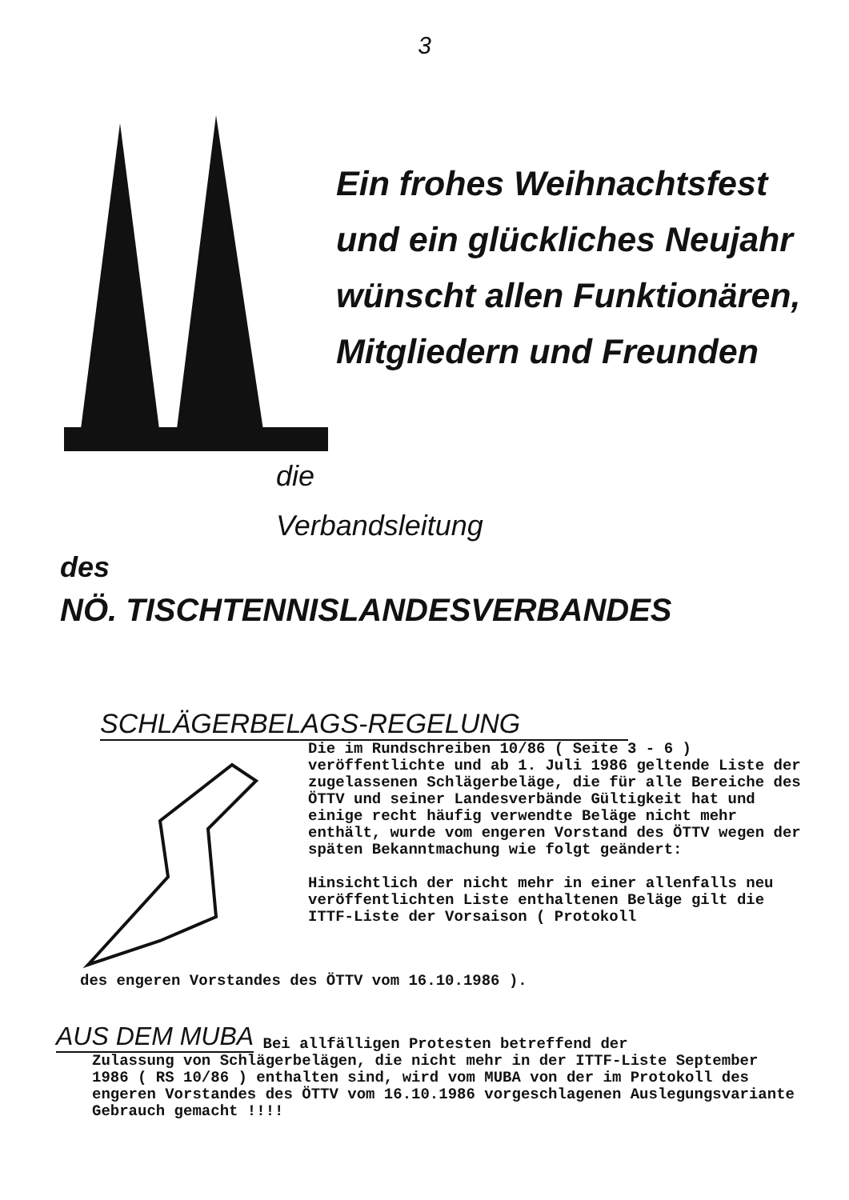3
Ein frohes Weihnachtsfest
und ein glückliches Neujahr
wünscht allen Funktionären,
Mitgliedern und Freunden
die
Verbandsleitung
des
NÖ. TISCHTENNISLANDESVERBANDES
SCHLÄGERBELAGS-REGELUNG
Die im Rundschreiben 10/86 ( Seite 3 - 6 ) veröffentlichte und ab 1. Juli 1986 geltende Liste der zugelassenen Schlägerbeläge, die für alle Bereiche des ÖTTV und seiner Landesverbände Gültigkeit hat und einige recht häufig verwendte Beläge nicht mehr enthält, wurde vom engeren Vorstand des ÖTTV wegen der späten Bekanntmachung wie folgt geändert:
Hinsichtlich der nicht mehr in einer allenfalls neu veröffentlichten Liste enthaltenen Beläge gilt die ITTF-Liste der Vorsaison ( Protokoll
des engeren Vorstandes des ÖTTV vom 16.10.1986 ).
AUS DEM MUBA Bei allfälligen Protesten betreffend der
Zulassung von Schlägerbelägen, die nicht mehr in der ITTF-Liste September 1986 ( RS 10/86 ) enthalten sind, wird vom MUBA von der im Protokoll des engeren Vorstandes des ÖTTV vom 16.10.1986 vorgeschlagenen Auslegungsvariante Gebrauch gemacht !!!!